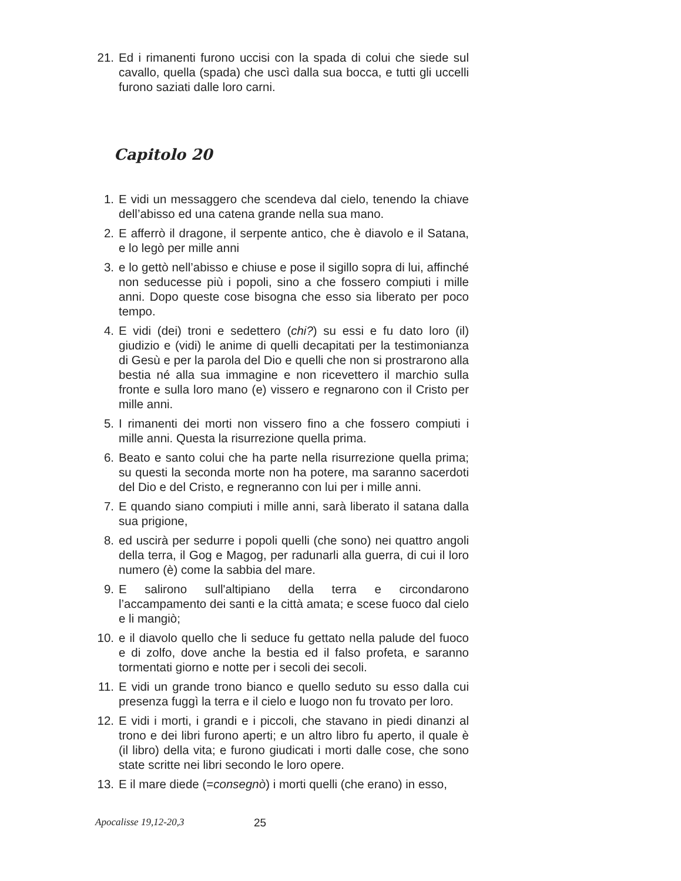21. Ed i rimanenti furono uccisi con la spada di colui che siede sul cavallo, quella (spada) che uscì dalla sua bocca, e tutti gli uccelli furono saziati dalle loro carni.
Capitolo 20
1. E vidi un messaggero che scendeva dal cielo, tenendo la chiave dell’abisso ed una catena grande nella sua mano.
2. E afferrò il dragone, il serpente antico, che è diavolo e il Satana, e lo legò per mille anni
3. e lo gettò nell’abisso e chiuse e pose il sigillo sopra di lui, affinché non seducesse più i popoli, sino a che fossero compiuti i mille anni. Dopo queste cose bisogna che esso sia liberato per poco tempo.
4. E vidi (dei) troni e sedettero (chi?) su essi e fu dato loro (il) giudizio e (vidi) le anime di quelli decapitati per la testimonianza di Gesù e per la parola del Dio e quelli che non si prostrarono alla bestia né alla sua immagine e non ricevettero il marchio sulla fronte e sulla loro mano (e) vissero e regnarono con il Cristo per mille anni.
5. I rimanenti dei morti non vissero fino a che fossero compiuti i mille anni. Questa la risurrezione quella prima.
6. Beato e santo colui che ha parte nella risurrezione quella prima; su questi la seconda morte non ha potere, ma saranno sacerdoti del Dio e del Cristo, e regneranno con lui per i mille anni.
7. E quando siano compiuti i mille anni, sarà liberato il satana dalla sua prigione,
8. ed uscirà per sedurre i popoli quelli (che sono) nei quattro angoli della terra, il Gog e Magog, per radunarli alla guerra, di cui il loro numero (è) come la sabbia del mare.
9. E salirono sull'altipiano della terra e circondarono l’accampamento dei santi e la città amata; e scese fuoco dal cielo e li mangiò;
10. e il diavolo quello che li seduce fu gettato nella palude del fuoco e di zolfo, dove anche la bestia ed il falso profeta, e saranno tormentati giorno e notte per i secoli dei secoli.
11. E vidi un grande trono bianco e quello seduto su esso dalla cui presenza fuggì la terra e il cielo e luogo non fu trovato per loro.
12. E vidi i morti, i grandi e i piccoli, che stavano in piedi dinanzi al trono e dei libri furono aperti; e un altro libro fu aperto, il quale è (il libro) della vita; e furono giudicati i morti dalle cose, che sono state scritte nei libri secondo le loro opere.
13. E il mare diede (=consegnò) i morti quelli (che erano) in esso,
Apocalisse 19,12-20,3 25